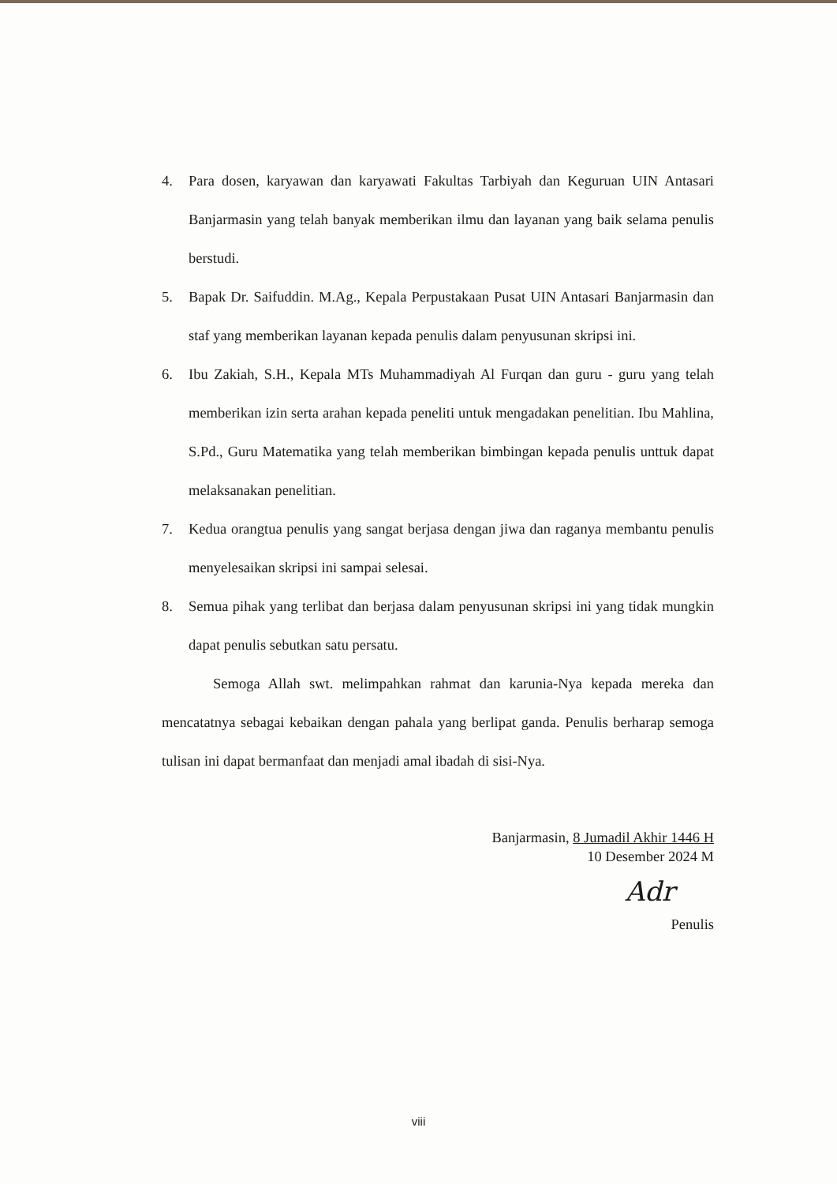4. Para dosen, karyawan dan karyawati Fakultas Tarbiyah dan Keguruan UIN Antasari Banjarmasin yang telah banyak memberikan ilmu dan layanan yang baik selama penulis berstudi.
5. Bapak Dr. Saifuddin. M.Ag., Kepala Perpustakaan Pusat UIN Antasari Banjarmasin dan staf yang memberikan layanan kepada penulis dalam penyusunan skripsi ini.
6. Ibu Zakiah, S.H., Kepala MTs Muhammadiyah Al Furqan dan guru - guru yang telah memberikan izin serta arahan kepada peneliti untuk mengadakan penelitian. Ibu Mahlina, S.Pd., Guru Matematika yang telah memberikan bimbingan kepada penulis unttuk dapat melaksanakan penelitian.
7. Kedua orangtua penulis yang sangat berjasa dengan jiwa dan raganya membantu penulis menyelesaikan skripsi ini sampai selesai.
8. Semua pihak yang terlibat dan berjasa dalam penyusunan skripsi ini yang tidak mungkin dapat penulis sebutkan satu persatu.
Semoga Allah swt. melimpahkan rahmat dan karunia-Nya kepada mereka dan mencatatnya sebagai kebaikan dengan pahala yang berlipat ganda. Penulis berharap semoga tulisan ini dapat bermanfaat dan menjadi amal ibadah di sisi-Nya.
Banjarmasin, 8 Jumadil Akhir 1446 H
10 Desember 2024 M
Adr
Penulis
viii